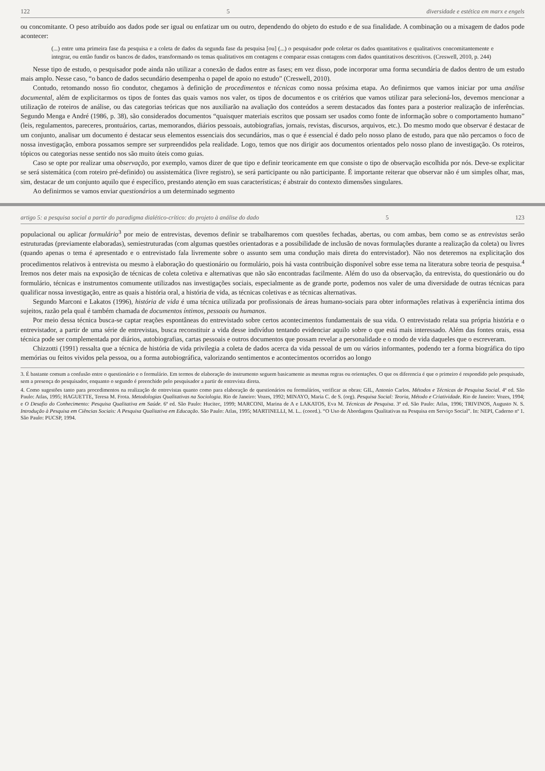122 5 diversidade e estética em marx e engels
ou concomitante. O peso atribuído aos dados pode ser igual ou enfatizar um ou outro, dependendo do objeto do estudo e de sua finalidade. A combinação ou a mixagem de dados pode acontecer:
(...) entre uma primeira fase da pesquisa e a coleta de dados da segunda fase da pesquisa [ou] (...) o pesquisador pode coletar os dados quantitativos e qualitativos concomitantemente e integrar, ou então fundir os bancos de dados, transformando os temas qualitativos em contagens e comparar essas contagens com dados quantitativos descritivos. (Creswell, 2010, p. 244)
Nesse tipo de estudo, o pesquisador pode ainda não utilizar a conexão de dados entre as fases; em vez disso, pode incorporar uma forma secundária de dados dentro de um estudo mais amplo. Nesse caso, “o banco de dados secundário desempenha o papel de apoio no estudo” (Creswell, 2010).
Contudo, retomando nosso fio condutor, chegamos à definição de procedimentos e técnicas como nossa próxima etapa. Ao definirmos que vamos iniciar por uma análise documental, além de explicitarmos os tipos de fontes das quais vamos nos valer, os tipos de documentos e os critérios que vamos utilizar para selecioná-los, devemos mencionar a utilização de roteiros de análise, ou das categorias teóricas que nos auxiliarão na avaliação dos conteúdos a serem destacados das fontes para a posterior realização de inferências. Segundo Menga e André (1986, p. 38), são considerados documentos “quaisquer materiais escritos que possam ser usados como fonte de informação sobre o comportamento humano” (leis, regulamentos, pareceres, prontuários, cartas, memorandos, diários pessoais, autobiografias, jornais, revistas, discursos, arquivos, etc.). Do mesmo modo que observar é destacar de um conjunto, analisar um documento é destacar seus elementos essenciais dos secundários, mas o que é essencial é dado pelo nosso plano de estudo, para que não percamos o foco de nossa investigação, embora possamos sempre ser surpreendidos pela realidade. Logo, temos que nos dirigir aos documentos orientados pelo nosso plano de investigação. Os roteiros, tópicos ou categorias nesse sentido nos são muito úteis como guias.
Caso se opte por realizar uma observação, por exemplo, vamos dizer de que tipo e definir teoricamente em que consiste o tipo de observação escolhida por nós. Deve-se explicitar se será sistemática (com roteiro pré-definido) ou assistemática (livre registro), se será participante ou não participante. É importante reiterar que observar não é um simples olhar, mas, sim, destacar de um conjunto aquilo que é específico, prestando atenção em suas características; é abstrair do contexto dimensões singulares.
Ao definirmos se vamos enviar questionários a um determinado segmento
artigo 5: a pesquisa social a partir do paradigma dialético-crítico: do projeto à análise do dado 5 123
populacional ou aplicar formulário<sup>3</sup> por meio de entrevistas, devemos definir se trabalharemos com questões fechadas, abertas, ou com ambas, bem como se as entrevistas serão estruturadas (previamente elaboradas), semiestruturadas (com algumas questões orientadoras e a possibilidade de inclusão de novas formulações durante a realização da coleta) ou livres (quando apenas o tema é apresentado e o entrevistado fala livremente sobre o assunto sem uma condução mais direta do entrevistador). Não nos deteremos na explicitação dos procedimentos relativos à entrevista ou mesmo à elaboração do questionário ou formulário, pois há vasta contribuição disponível sobre esse tema na literatura sobre teoria de pesquisa.<sup>4</sup> Iremos nos deter mais na exposição de técnicas de coleta coletiva e alternativas que não são encontradas facilmente. Além do uso da observação, da entrevista, do questionário ou do formulário, técnicas e instrumentos comumente utilizados nas investigações sociais, especialmente as de grande porte, podemos nos valer de uma diversidade de outras técnicas para qualificar nossa investigação, entre as quais a história oral, a história de vida, as técnicas coletivas e as técnicas alternativas.
Segundo Marconi e Lakatos (1996), história de vida é uma técnica utilizada por profissionais de áreas humano-sociais para obter informações relativas à experiência íntima dos sujeitos, razão pela qual é também chamada de documentos íntimos, pessoais ou humanos.
Por meio dessa técnica busca-se captar reações espontâneas do entrevistado sobre certos acontecimentos fundamentais de sua vida. O entrevistado relata sua própria história e o entrevistador, a partir de uma série de entrevistas, busca reconstituir a vida desse indivíduo tentando evidenciar aquilo sobre o que está mais interessado. Além das fontes orais, essa técnica pode ser complementada por diários, autobiografias, cartas pessoais e outros documentos que possam revelar a personalidade e o modo de vida daqueles que o escreveram.
Chizzotti (1991) ressalta que a técnica de história de vida privilegia a coleta de dados acerca da vida pessoal de um ou vários informantes, podendo ter a forma biográfica do tipo memórias ou feitos vividos pela pessoa, ou a forma autobiográfica, valorizando sentimentos e acontecimentos ocorridos ao longo
3. É bastante comum a confusão entre o questionário e o formulário. Em termos de elaboração do instrumento seguem basicamente as mesmas regras ou orientações. O que os diferencia é que o primeiro é respondido pelo pesquisado, sem a presença do pesquisador, enquanto o segundo é preenchido pelo pesquisador a partir de entrevista direta.
4. Como sugestões tanto para procedimentos na realização de entrevistas quanto como para elaboração de questionários ou formulários, verificar as obras: GIL, Antonio Carlos. Métodos e Técnicas de Pesquisa Social. 4ª ed. São Paulo: Atlas, 1995; HAGUETTE, Teresa M. Frota. Metodologias Qualitativas na Sociologia. Rio de Janeiro: Vozes, 1992; MINAYO, Maria C. de S. (org). Pesquisa Social: Teoria, Método e Criatividade. Rio de Janeiro: Vozes, 1994; e O Desafio do Conhecimento: Pesquisa Qualitativa em Saúde. 6ª ed. São Paulo: Hucitec, 1999; MARCONI, Marina de A e LAKATOS, Eva M. Técnicas de Pesquisa. 3ª ed. São Paulo: Atlas, 1996; TRIVINOS, Augusto N. S. Introdução à Pesquisa em Ciências Sociais: A Pesquisa Qualitativa em Educação. São Paulo: Atlas, 1995; MARTINELLI, M. L.. (coord.). “O Uso de Abordagens Qualitativas na Pesquisa em Serviço Social”. In: NEPI, Caderno nº 1. São Paulo: PUCSP, 1994.